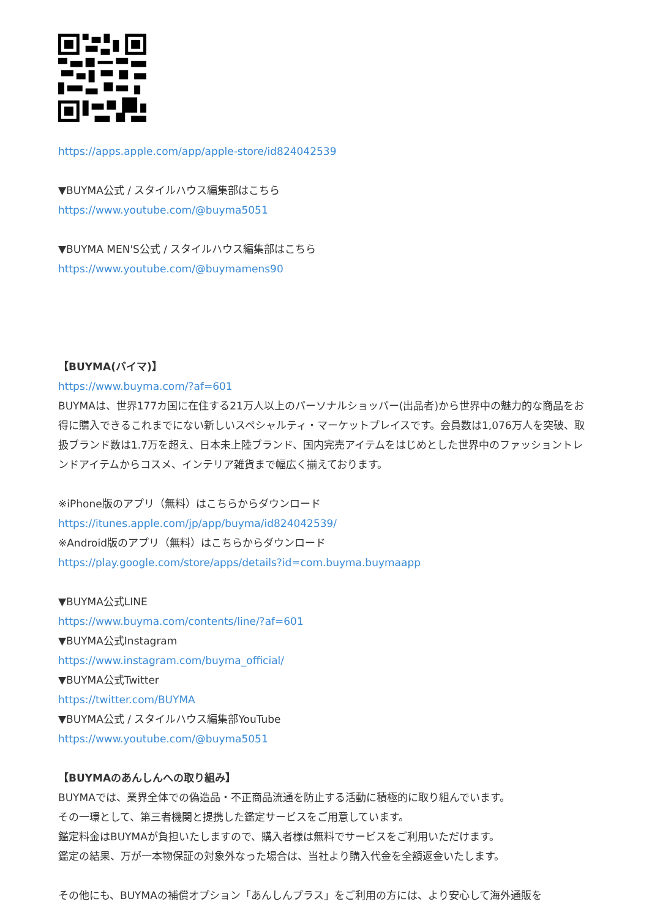https://apps.apple.com/app/apple-store/id824042539
▼BUYMA公式 / スタイルハウス編集部はこちら
https://www.youtube.com/@buyma5051
▼BUYMA MEN'S公式 / スタイルハウス編集部はこちら
https://www.youtube.com/@buymamens90
【BUYMA(バイマ)】
https://www.buyma.com/?af=601
BUYMAは、世界177カ国に在住する21万人以上のパーソナルショッパー(出品者)から世界中の魅力的な商品をお得に購入できるこれまでにない新しいスペシャルティ・マーケットプレイスです。会員数は1,076万人を突破、取扱ブランド数は1.7万を超え、日本未上陸ブランド、国内完売アイテムをはじめとした世界中のファッショントレンドアイテムからコスメ、インテリア雑貨まで幅広く揃えております。
※iPhone版のアプリ（無料）はこちらからダウンロード
https://itunes.apple.com/jp/app/buyma/id824042539/
※Android版のアプリ（無料）はこちらからダウンロード
https://play.google.com/store/apps/details?id=com.buyma.buymaapp
▼BUYMA公式LINE
https://www.buyma.com/contents/line/?af=601
▼BUYMA公式Instagram
https://www.instagram.com/buyma_official/
▼BUYMA公式Twitter
https://twitter.com/BUYMA
▼BUYMA公式 / スタイルハウス編集部YouTube
https://www.youtube.com/@buyma5051
【BUYMAのあんしんへの取り組み】
BUYMAでは、業界全体での偽造品・不正商品流通を防止する活動に積極的に取り組んでいます。
その一環として、第三者機関と提携した鑑定サービスをご用意しています。
鑑定料金はBUYMAが負担いたしますので、購入者様は無料でサービスをご利用いただけます。
鑑定の結果、万が一本物保証の対象外なった場合は、当社より購入代金を全額返金いたします。
その他にも、BUYMAの補償オプション「あんしんプラス」をご利用の方には、より安心して海外通販を